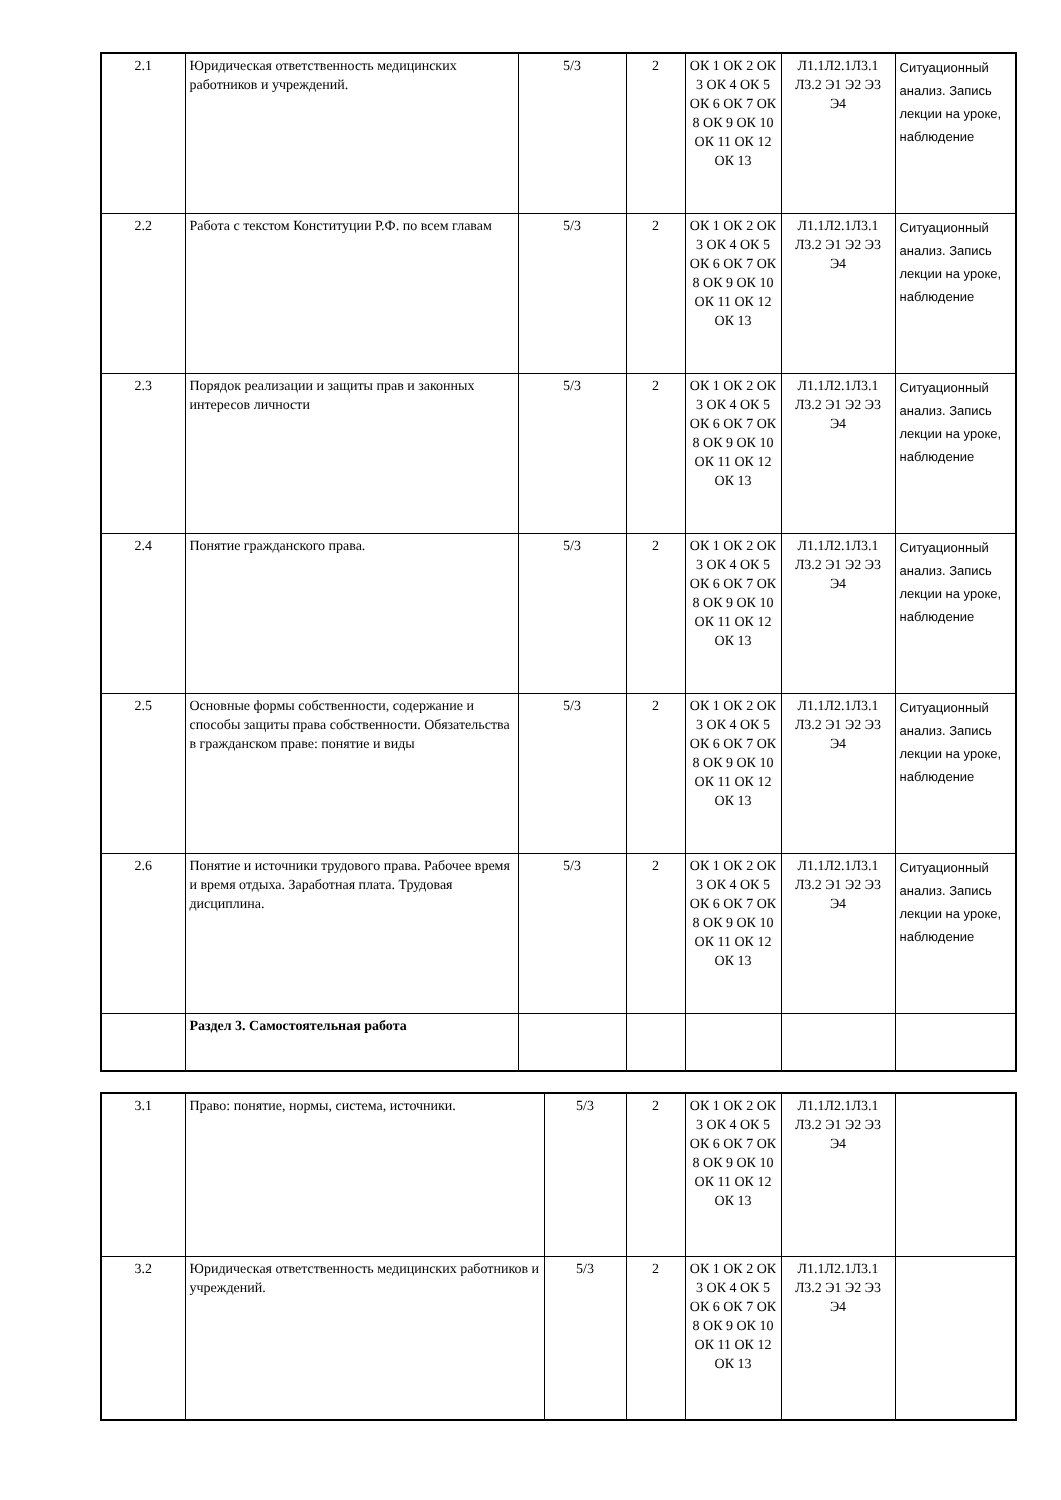| 2.1 | Юридическая ответственность медицинских работников и учреждений. | 5/3 | 2 | ОК 1 ОК 2 ОК 3 ОК 4 ОК 5 ОК 6 ОК 7 ОК 8 ОК 9 ОК 10 ОК 11 ОК 12 ОК 13 | Л1.1Л2.1Л3.1 Л3.2 Э1 Э2 Э3 Э4 | Ситуационный анализ. Запись лекции на уроке, наблюдение |
| 2.2 | Работа с текстом Конституции Р.Ф. по всем главам | 5/3 | 2 | ОК 1 ОК 2 ОК 3 ОК 4 ОК 5 ОК 6 ОК 7 ОК 8 ОК 9 ОК 10 ОК 11 ОК 12 ОК 13 | Л1.1Л2.1Л3.1 Л3.2 Э1 Э2 Э3 Э4 | Ситуационный анализ. Запись лекции на уроке, наблюдение |
| 2.3 | Порядок реализации и защиты прав и законных интересов личности | 5/3 | 2 | ОК 1 ОК 2 ОК 3 ОК 4 ОК 5 ОК 6 ОК 7 ОК 8 ОК 9 ОК 10 ОК 11 ОК 12 ОК 13 | Л1.1Л2.1Л3.1 Л3.2 Э1 Э2 Э3 Э4 | Ситуационный анализ. Запись лекции на уроке, наблюдение |
| 2.4 | Понятие гражданского права. | 5/3 | 2 | ОК 1 ОК 2 ОК 3 ОК 4 ОК 5 ОК 6 ОК 7 ОК 8 ОК 9 ОК 10 ОК 11 ОК 12 ОК 13 | Л1.1Л2.1Л3.1 Л3.2 Э1 Э2 Э3 Э4 | Ситуационный анализ. Запись лекции на уроке, наблюдение |
| 2.5 | Основные формы собственности, содержание и способы защиты права собственности. Обязательства в гражданском праве: понятие и виды | 5/3 | 2 | ОК 1 ОК 2 ОК 3 ОК 4 ОК 5 ОК 6 ОК 7 ОК 8 ОК 9 ОК 10 ОК 11 ОК 12 ОК 13 | Л1.1Л2.1Л3.1 Л3.2 Э1 Э2 Э3 Э4 | Ситуационный анализ. Запись лекции на уроке, наблюдение |
| 2.6 | Понятие и источники трудового права. Рабочее время и время отдыха. Заработная плата. Трудовая дисциплина. | 5/3 | 2 | ОК 1 ОК 2 ОК 3 ОК 4 ОК 5 ОК 6 ОК 7 ОК 8 ОК 9 ОК 10 ОК 11 ОК 12 ОК 13 | Л1.1Л2.1Л3.1 Л3.2 Э1 Э2 Э3 Э4 | Ситуационный анализ. Запись лекции на уроке, наблюдение |
| | Раздел 3. Самостоятельная работа | | | | | |
| 3.1 | Право: понятие, нормы, система, источники. | 5/3 | 2 | ОК 1 ОК 2 ОК 3 ОК 4 ОК 5 ОК 6 ОК 7 ОК 8 ОК 9 ОК 10 ОК 11 ОК 12 ОК 13 | Л1.1Л2.1Л3.1 Л3.2 Э1 Э2 Э3 Э4 | |
| 3.2 | Юридическая ответственность медицинских работников и учреждений. | 5/3 | 2 | ОК 1 ОК 2 ОК 3 ОК 4 ОК 5 ОК 6 ОК 7 ОК 8 ОК 9 ОК 10 ОК 11 ОК 12 ОК 13 | Л1.1Л2.1Л3.1 Л3.2 Э1 Э2 Э3 Э4 | |